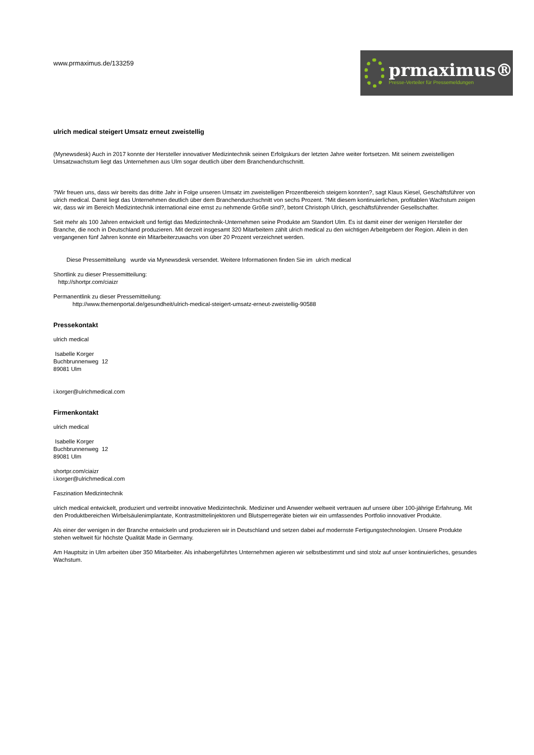www.prmaximus.de/133259
prmaximus®
Presse-Verteiler für Pressemeldungen
ulrich medical steigert Umsatz erneut zweistellig
(Mynewsdesk) Auch in 2017 konnte der Hersteller innovativer Medizintechnik seinen Erfolgskurs der letzten Jahre weiter fortsetzen. Mit seinem zweistelligen Umsatzwachstum liegt das Unternehmen aus Ulm sogar deutlich über dem Branchendurchschnitt.
?Wir freuen uns, dass wir bereits das dritte Jahr in Folge unseren Umsatz im zweistelligen Prozentbereich steigern konnten?, sagt Klaus Kiesel, Geschäftsführer von ulrich medical. Damit liegt das Unternehmen deutlich über dem Branchendurchschnitt von sechs Prozent. ?Mit diesem kontinuierlichen, profitablen Wachstum zeigen wir, dass wir im Bereich Medizintechnik international eine ernst zu nehmende Größe sind?, betont Christoph Ulrich, geschäftsführender Gesellschafter.
Seit mehr als 100 Jahren entwickelt und fertigt das Medizintechnik-Unternehmen seine Produkte am Standort Ulm. Es ist damit einer der wenigen Hersteller der Branche, die noch in Deutschland produzieren. Mit derzeit insgesamt 320 Mitarbeitern zählt ulrich medical zu den wichtigen Arbeitgebern der Region. Allein in den vergangenen fünf Jahren konnte ein Mitarbeiterzuwachs von über 20 Prozent verzeichnet werden.
Diese Pressemitteilung wurde via Mynewsdesk versendet. Weitere Informationen finden Sie im ulrich medical
Shortlink zu dieser Pressemitteilung:
http://shortpr.com/ciaizr
Permanentlink zu dieser Pressemitteilung:
http://www.themenportal.de/gesundheit/ulrich-medical-steigert-umsatz-erneut-zweistellig-90588
Pressekontakt
ulrich medical
Isabelle Korger
Buchbrunnenweg 12
89081 Ulm
i.korger@ulrichmedical.com
Firmenkontakt
ulrich medical
Isabelle Korger
Buchbrunnenweg 12
89081 Ulm
shortpr.com/ciaizr
i.korger@ulrichmedical.com
Faszination Medizintechnik
ulrich medical entwickelt, produziert und vertreibt innovative Medizintechnik. Mediziner und Anwender weltweit vertrauen auf unsere über 100-jährige Erfahrung. Mit den Produktbereichen Wirbelsäulenimplantate, Kontrastmittelinjektoren und Blutsperregeräte bieten wir ein umfassendes Portfolio innovativer Produkte.
Als einer der wenigen in der Branche entwickeln und produzieren wir in Deutschland und setzen dabei auf modernste Fertigungstechnologien. Unsere Produkte stehen weltweit für höchste Qualität Made in Germany.
Am Hauptsitz in Ulm arbeiten über 350 Mitarbeiter. Als inhabergeführtes Unternehmen agieren wir selbstbestimmt und sind stolz auf unser kontinuierliches, gesundes Wachstum.